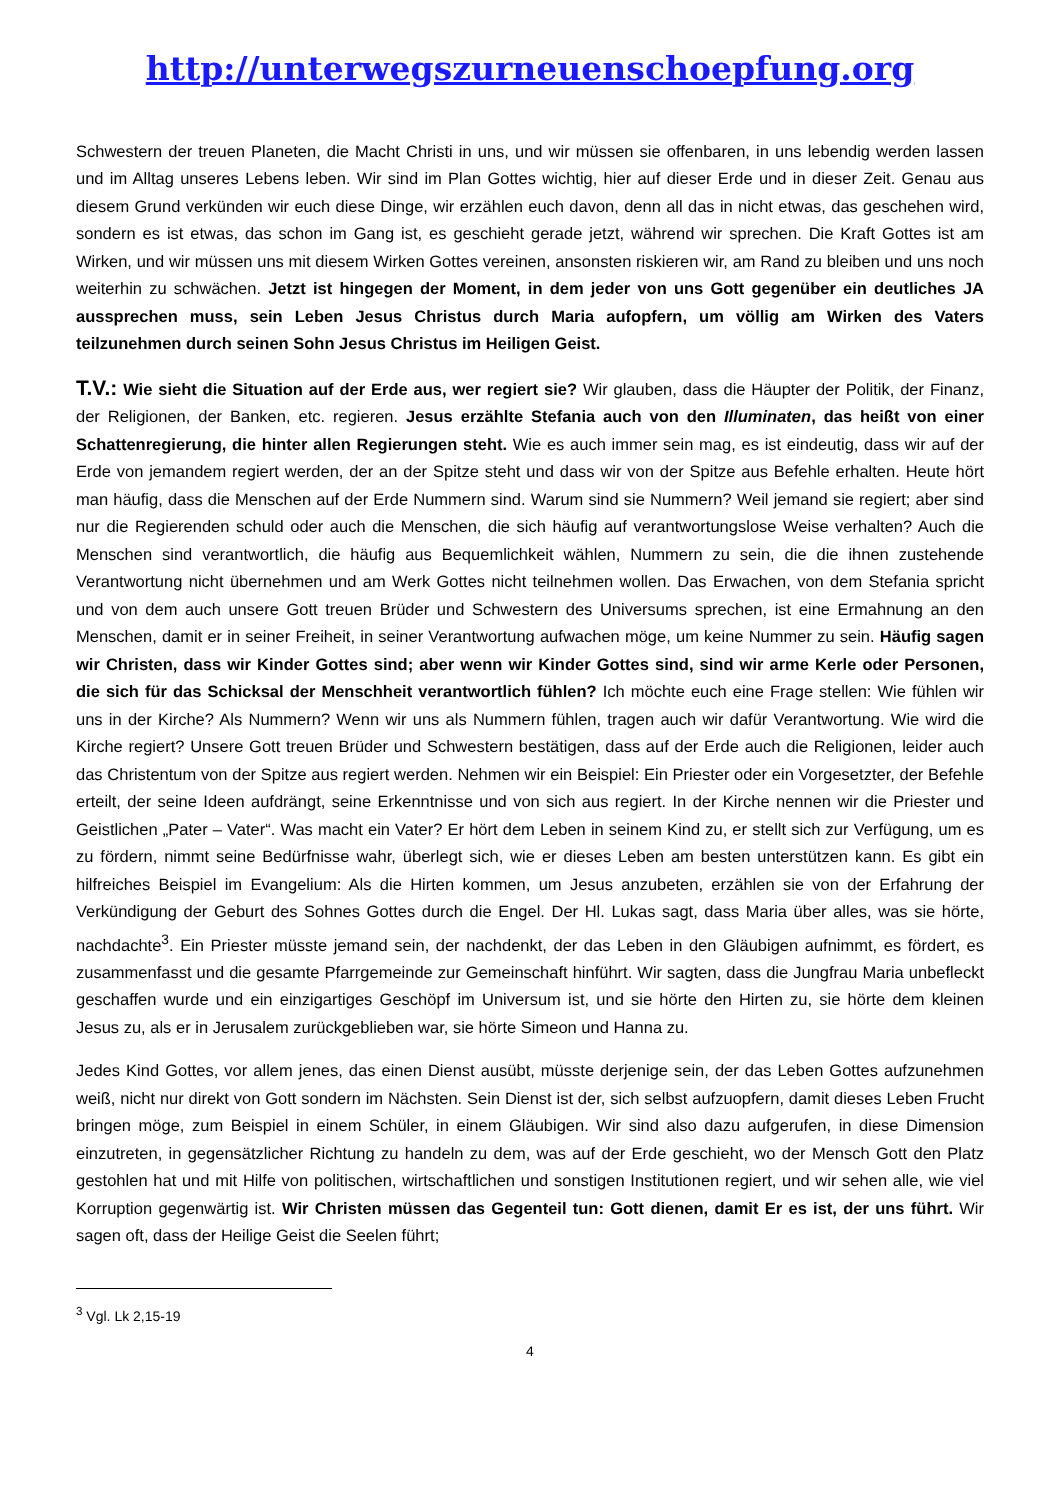http://unterwegszurneuenschoepfung.org
Schwestern der treuen Planeten, die Macht Christi in uns, und wir müssen sie offenbaren, in uns lebendig werden lassen und im Alltag unseres Lebens leben. Wir sind im Plan Gottes wichtig, hier auf dieser Erde und in dieser Zeit. Genau aus diesem Grund verkünden wir euch diese Dinge, wir erzählen euch davon, denn all das in nicht etwas, das geschehen wird, sondern es ist etwas, das schon im Gang ist, es geschieht gerade jetzt, während wir sprechen. Die Kraft Gottes ist am Wirken, und wir müssen uns mit diesem Wirken Gottes vereinen, ansonsten riskieren wir, am Rand zu bleiben und uns noch weiterhin zu schwächen. Jetzt ist hingegen der Moment, in dem jeder von uns Gott gegenüber ein deutliches JA aussprechen muss, sein Leben Jesus Christus durch Maria aufopfern, um völlig am Wirken des Vaters teilzunehmen durch seinen Sohn Jesus Christus im Heiligen Geist.
T.V.: Wie sieht die Situation auf der Erde aus, wer regiert sie? Wir glauben, dass die Häupter der Politik, der Finanz, der Religionen, der Banken, etc. regieren. Jesus erzählte Stefania auch von den Illuminaten, das heißt von einer Schattenregierung, die hinter allen Regierungen steht. Wie es auch immer sein mag, es ist eindeutig, dass wir auf der Erde von jemandem regiert werden, der an der Spitze steht und dass wir von der Spitze aus Befehle erhalten. Heute hört man häufig, dass die Menschen auf der Erde Nummern sind. Warum sind sie Nummern? Weil jemand sie regiert; aber sind nur die Regierenden schuld oder auch die Menschen, die sich häufig auf verantwortungslose Weise verhalten? Auch die Menschen sind verantwortlich, die häufig aus Bequemlichkeit wählen, Nummern zu sein, die die ihnen zustehende Verantwortung nicht übernehmen und am Werk Gottes nicht teilnehmen wollen. Das Erwachen, von dem Stefania spricht und von dem auch unsere Gott treuen Brüder und Schwestern des Universums sprechen, ist eine Ermahnung an den Menschen, damit er in seiner Freiheit, in seiner Verantwortung aufwachen möge, um keine Nummer zu sein. Häufig sagen wir Christen, dass wir Kinder Gottes sind; aber wenn wir Kinder Gottes sind, sind wir arme Kerle oder Personen, die sich für das Schicksal der Menschheit verantwortlich fühlen? Ich möchte euch eine Frage stellen: Wie fühlen wir uns in der Kirche? Als Nummern? Wenn wir uns als Nummern fühlen, tragen auch wir dafür Verantwortung. Wie wird die Kirche regiert? Unsere Gott treuen Brüder und Schwestern bestätigen, dass auf der Erde auch die Religionen, leider auch das Christentum von der Spitze aus regiert werden. Nehmen wir ein Beispiel: Ein Priester oder ein Vorgesetzter, der Befehle erteilt, der seine Ideen aufdrängt, seine Erkenntnisse und von sich aus regiert. In der Kirche nennen wir die Priester und Geistlichen „Pater – Vater“. Was macht ein Vater? Er hört dem Leben in seinem Kind zu, er stellt sich zur Verfügung, um es zu fördern, nimmt seine Bedürfnisse wahr, überlegt sich, wie er dieses Leben am besten unterstützen kann. Es gibt ein hilfreiches Beispiel im Evangelium: Als die Hirten kommen, um Jesus anzubeten, erzählen sie von der Erfahrung der Verkündigung der Geburt des Sohnes Gottes durch die Engel. Der Hl. Lukas sagt, dass Maria über alles, was sie hörte, nachdachte<sup>3</sup>. Ein Priester müsste jemand sein, der nachdenkt, der das Leben in den Gläubigen aufnimmt, es fördert, es zusammenfasst und die gesamte Pfarrgemeinde zur Gemeinschaft hinführt. Wir sagten, dass die Jungfrau Maria unbefleckt geschaffen wurde und ein einzigartiges Geschöpf im Universum ist, und sie hörte den Hirten zu, sie hörte dem kleinen Jesus zu, als er in Jerusalem zurückgeblieben war, sie hörte Simeon und Hanna zu.
Jedes Kind Gottes, vor allem jenes, das einen Dienst ausübt, müsste derjenige sein, der das Leben Gottes aufzunehmen weiß, nicht nur direkt von Gott sondern im Nächsten. Sein Dienst ist der, sich selbst aufzuopfern, damit dieses Leben Frucht bringen möge, zum Beispiel in einem Schüler, in einem Gläubigen. Wir sind also dazu aufgerufen, in diese Dimension einzutreten, in gegensätzlicher Richtung zu handeln zu dem, was auf der Erde geschieht, wo der Mensch Gott den Platz gestohlen hat und mit Hilfe von politischen, wirtschaftlichen und sonstigen Institutionen regiert, und wir sehen alle, wie viel Korruption gegenwärtig ist. Wir Christen müssen das Gegenteil tun: Gott dienen, damit Er es ist, der uns führt. Wir sagen oft, dass der Heilige Geist die Seelen führt;
<sup>3</sup> Vgl. Lk 2,15-19
4